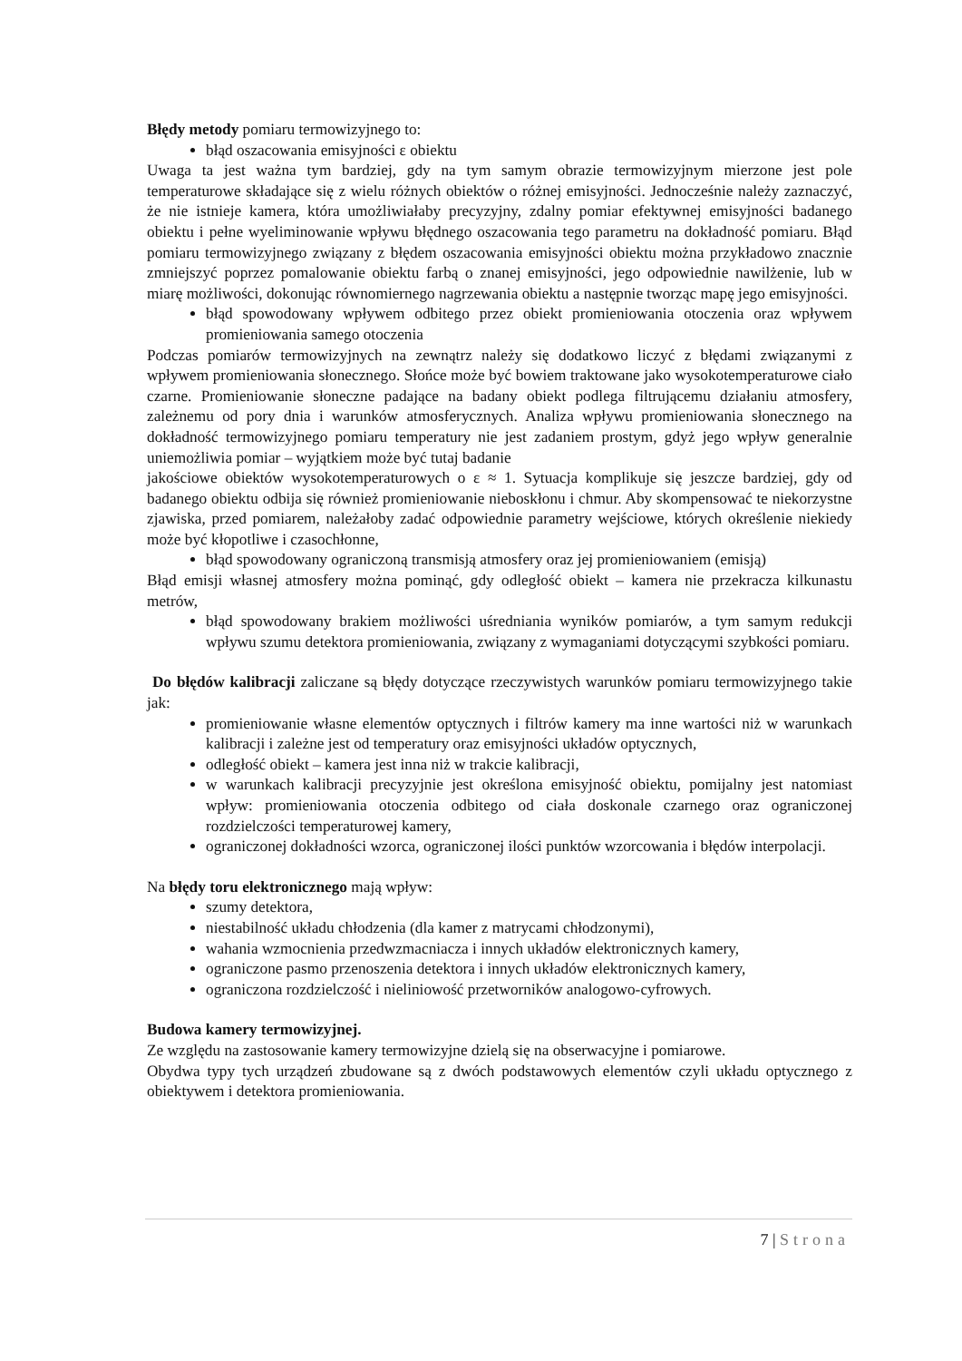Błędy metody pomiaru termowizyjnego to:
błąd oszacowania emisyjności ε obiektu
Uwaga ta jest ważna tym bardziej, gdy na tym samym obrazie termowizyjnym mierzone jest pole temperaturowe składające się z wielu różnych obiektów o różnej emisyjności. Jednocześnie należy zaznaczyć, że nie istnieje kamera, która umożliwiałaby precyzyjny, zdalny pomiar efektywnej emisyjności badanego obiektu i pełne wyeliminowanie wpływu błędnego oszacowania tego parametru na dokładność pomiaru. Błąd pomiaru termowizyjnego związany z błędem oszacowania emisyjności obiektu można przykładowo znacznie zmniejszyć poprzez pomalowanie obiektu farbą o znanej emisyjności, jego odpowiednie nawilżenie, lub w miarę możliwości, dokonując równomiernego nagrzewania obiektu a następnie tworząc mapę jego emisyjności.
błąd spowodowany wpływem odbitego przez obiekt promieniowania otoczenia oraz wpływem promieniowania samego otoczenia
Podczas pomiarów termowizyjnych na zewnątrz należy się dodatkowo liczyć z błędami związanymi z wpływem promieniowania słonecznego. Słońce może być bowiem traktowane jako wysokotemperaturowe ciało czarne. Promieniowanie słoneczne padające na badany obiekt podlega filtrującemu działaniu atmosfery, zależnemu od pory dnia i warunków atmosferycznych. Analiza wpływu promieniowania słonecznego na dokładność termowizyjnego pomiaru temperatury nie jest zadaniem prostym, gdyż jego wpływ generalnie uniemożliwia pomiar – wyjątkiem może być tutaj badanie
jakościowe obiektów wysokotemperaturowych o ε ≈ 1. Sytuacja komplikuje się jeszcze bardziej, gdy od badanego obiektu odbija się również promieniowanie nieboskłonu i chmur. Aby skompensować te niekorzystne zjawiska, przed pomiarem, należałoby zadać odpowiednie parametry wejściowe, których określenie niekiedy może być kłopotliwe i czasochłonne,
błąd spowodowany ograniczoną transmisją atmosfery oraz jej promieniowaniem (emisją)
Błąd emisji własnej atmosfery można pominąć, gdy odległość obiekt – kamera nie przekracza kilkunastu metrów,
błąd spowodowany brakiem możliwości uśredniania wyników pomiarów, a tym samym redukcji wpływu szumu detektora promieniowania, związany z wymaganiami dotyczącymi szybkości pomiaru.
Do błędów kalibracji zaliczane są błędy dotyczące rzeczywistych warunków pomiaru termowizyjnego takie jak:
promieniowanie własne elementów optycznych i filtrów kamery ma inne wartości niż w warunkach kalibracji i zależne jest od temperatury oraz emisyjności układów optycznych,
odległość obiekt – kamera jest inna niż w trakcie kalibracji,
w warunkach kalibracji precyzyjnie jest określona emisyjność obiektu, pomijalny jest natomiast wpływ: promieniowania otoczenia odbitego od ciała doskonale czarnego oraz ograniczonej rozdzielczości temperaturowej kamery,
ograniczonej dokładności wzorca, ograniczonej ilości punktów wzorcowania i błędów interpolacji.
Na błędy toru elektronicznego mają wpływ:
szumy detektora,
niestabilność układu chłodzenia (dla kamer z matrycami chłodzonymi),
wahania wzmocnienia przedwzmacniacza i innych układów elektronicznych kamery,
ograniczone pasmo przenoszenia detektora i innych układów elektronicznych kamery,
ograniczona rozdzielczość i nieliniowość przetworników analogowo-cyfrowych.
Budowa kamery termowizyjnej.
Ze względu na zastosowanie kamery termowizyjne dzielą się na obserwacyjne i pomiarowe.
Obydwa typy tych urządzeń zbudowane są z dwóch podstawowych elementów czyli układu optycznego z obiektywem i detektora promieniowania.
7 | Strona